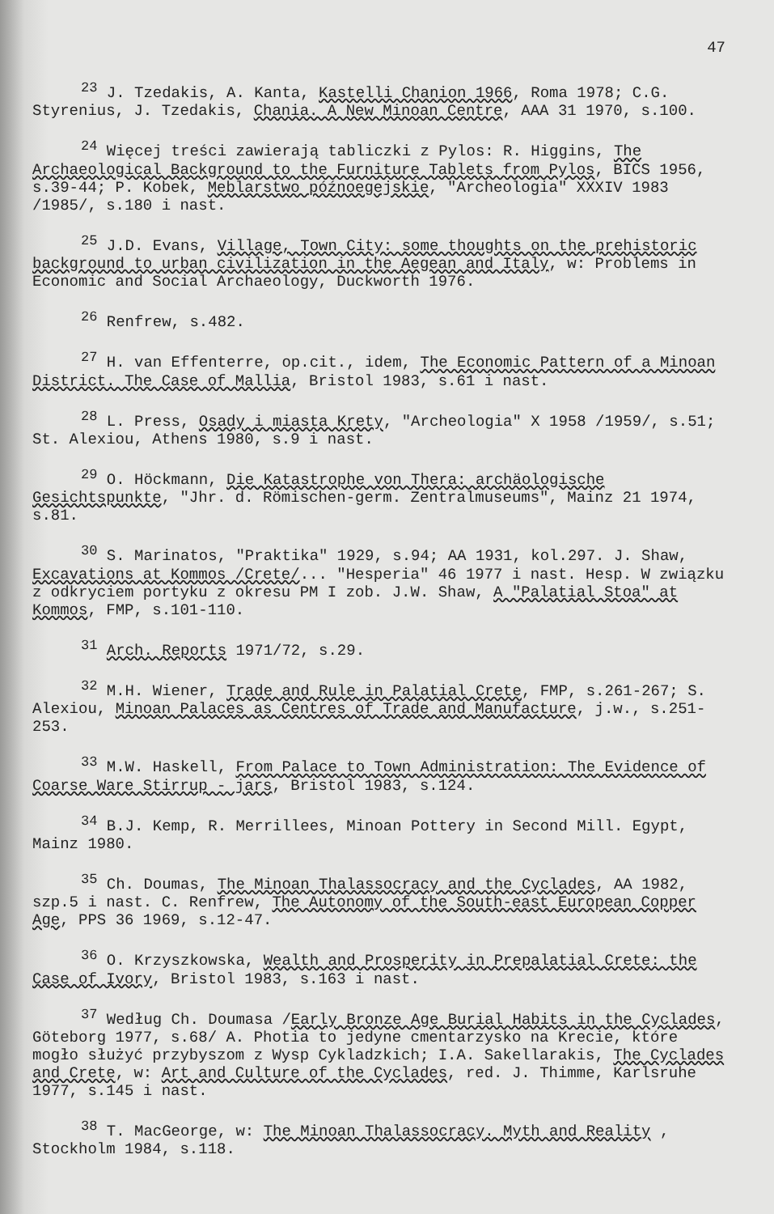47
<sup>23</sup> J. Tzedakis, A. Kanta, Kastelli Chanion 1966, Roma 1978; C.G. Styrenius, J. Tzedakis, Chania. A New Minoan Centre, AAA 31 1970, s.100.
<sup>24</sup> Więcej treści zawierają tabliczki z Pylos: R. Higgins, The Archaeological Background to the Furniture Tablets from Pylos, BICS 1956, s.39-44; P. Kobek, Meblarstwo późnoegejskie, "Archeologia" XXXIV 1983 /1985/, s.180 i nast.
<sup>25</sup> J.D. Evans, Village, Town City: some thoughts on the prehistoric background to urban civilization in the Aegean and Italy, w: Problems in Economic and Social Archaeology, Duckworth 1976.
<sup>26</sup> Renfrew, s.482.
<sup>27</sup> H. van Effenterre, op.cit., idem, The Economic Pattern of a Minoan District. The Case of Mallia, Bristol 1983, s.61 i nast.
<sup>28</sup> L. Press, Osady i miasta Krety, "Archeologia" X 1958 /1959/, s.51; St. Alexiou, Athens 1980, s.9 i nast.
<sup>29</sup> O. Höckmann, Die Katastrophe von Thera: archäologische Gesichtspunkte, "Jhr. d. Römischen-germ. Zentralmuseums", Mainz 21 1974, s.81.
<sup>30</sup> S. Marinatos, "Praktika" 1929, s.94; AA 1931, kol.297. J. Shaw, Excavations at Kommos /Crete/... "Hesperia" 46 1977 i nast. Hesp. W związku z odkryciem portyku z okresu PM I zob. J.W. Shaw, A "Palatial Stoa" at Kommos, FMP, s.101-110.
<sup>31</sup> Arch. Reports 1971/72, s.29.
<sup>32</sup> M.H. Wiener, Trade and Rule in Palatial Crete, FMP, s.261-267; S. Alexiou, Minoan Palaces as Centres of Trade and Manufacture, j.w., s.251-253.
<sup>33</sup> M.W. Haskell, From Palace to Town Administration: The Evidence of Coarse Ware Stirrup - jars, Bristol 1983, s.124.
<sup>34</sup> B.J. Kemp, R. Merrillees, Minoan Pottery in Second Mill. Egypt, Mainz 1980.
<sup>35</sup> Ch. Doumas, The Minoan Thalassocracy and the Cyclades, AA 1982, szp.5 i nast. C. Renfrew, The Autonomy of the South-east European Copper Age, PPS 36 1969, s.12-47.
<sup>36</sup> O. Krzyszkowska, Wealth and Prosperity in Prepalatial Crete: the Case of Ivory, Bristol 1983, s.163 i nast.
<sup>37</sup> Według Ch. Doumasa /Early Bronze Age Burial Habits in the Cyclades, Göteborg 1977, s.68/ A. Photia to jedyne cmentarzysko na Krecie, które mogło służyć przybyszom z Wysp Cykladzkich; I.A. Sakellarakis, The Cyclades and Crete, w: Art and Culture of the Cyclades, red. J. Thimme, Karlsruhe 1977, s.145 i nast.
<sup>38</sup> T. MacGeorge, w: The Minoan Thalassocracy. Myth and Reality , Stockholm 1984, s.118.